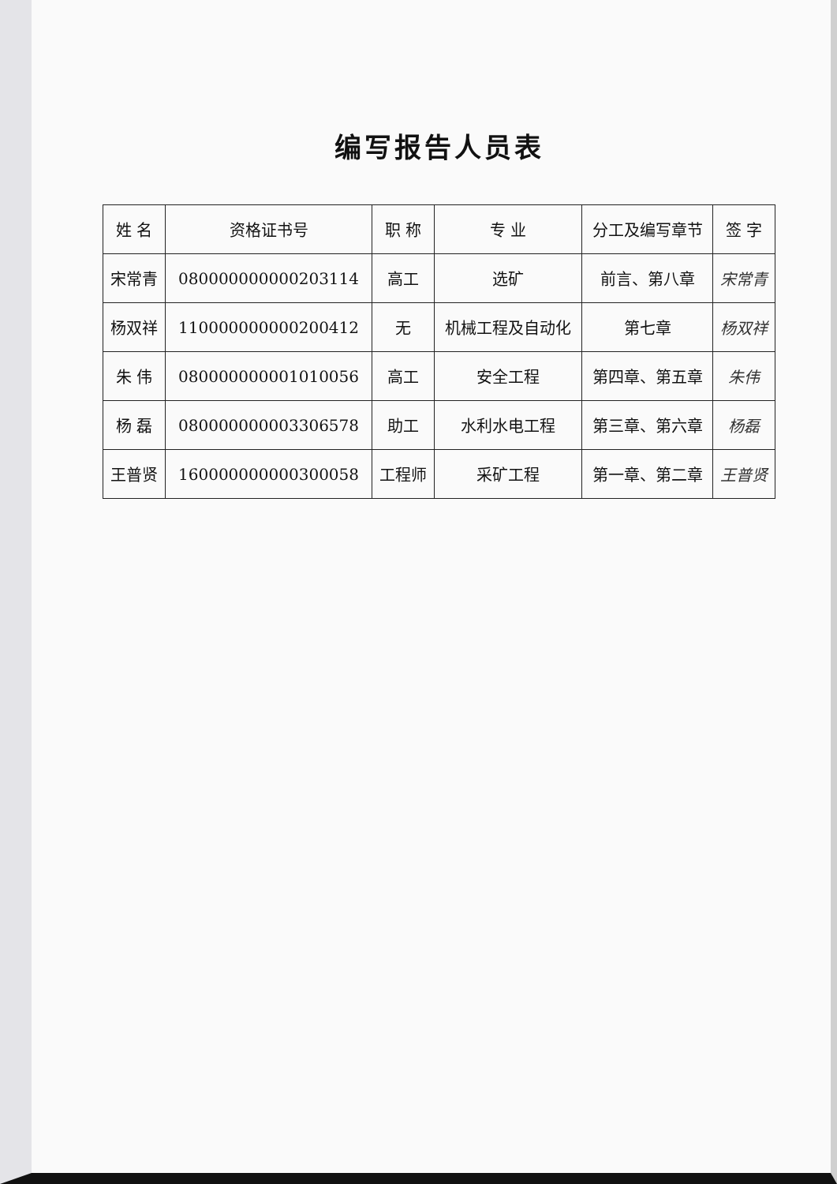编写报告人员表
| 姓 名 | 资格证书号 | 职 称 | 专 业 | 分工及编写章节 | 签 字 |
| --- | --- | --- | --- | --- | --- |
| 宋常青 | 080000000000203114 | 高工 | 选矿 | 前言、第八章 | 宋常青 |
| 杨双祥 | 110000000000200412 | 无 | 机械工程及自动化 | 第七章 | 杨双祥 |
| 朱 伟 | 080000000001010056 | 高工 | 安全工程 | 第四章、第五章 | 朱伟 |
| 杨 磊 | 080000000003306578 | 助工 | 水利水电工程 | 第三章、第六章 | 杨磊 |
| 王普贤 | 160000000000300058 | 工程师 | 采矿工程 | 第一章、第二章 | 王普贤 |